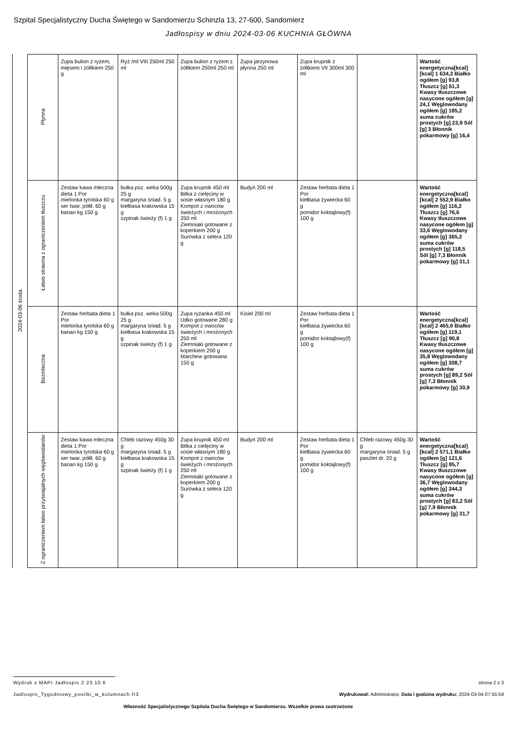Szpital Specjalistyczny Ducha Świętego w Sandomierzu Schinzla 13, 27-600, Sandomierz
Jadłospisy w dniu 2024-03-06 KUCHNIA GŁÓWNA
2024-03-06 środa
| Płynna | Zupa bulion z ryżem, mięsem i żółtkiem 250 g | Ryż /ml VIII 250ml 250 ml | Zupa bulion z ryżem z żółtkiem 250ml 250 ml | Zupa jarzynowa płynna 250 ml | Zupa krupnik z żółtkiem VII 300ml 300 ml | | Wartość energetyczna[kcal][kcal] 1 634,3 Białko ogółem [g] 93,8 Tłuszcz [g] 61,3 Kwasy tłuszczowe nasycone ogółem [g] 24,1 Węglowodany ogółem [g] 185,2 suma cukrów prostych [g] 23,9 Sól [g] 3 Błonnik pokarmowy [g] 16,4 |
| Łatwo strawna z ograniczeniem tłuszczu | Zestaw kawa mleczna dieta 1 Por mielonka tyrolska 60 g ser twar. półtł. 60 g banan kg 150 g | bułka psz. weka 500g 25 g margaryna śniad. 5 g kiełbasa krakowska 15 g szpinak świeży (f) 1 g | Zupa krupnik 450 ml Bitka z cielęciny w sosie własnym 180 g Kompot z owoców świeżych i mrożonych 250 ml Ziemniaki gotowane z koperkiem 200 g Surówka z selera 120 g | Budyń 200 ml | Zestaw herbata dieta 1 Por kiełbasa żywiecka 60 g pomidor koktajlowy(f) 100 g | | Wartość energetyczna[kcal][kcal] 2 552,9 Białko ogółem [g] 116,2 Tłuszcz [g] 76,6 Kwasy tłuszczowe nasycone ogółem [g] 33,6 Węglowodany ogółem [g] 365,2 suma cukrów prostych [g] 118,5 Sól [g] 7,3 Błonnik pokarmowy [g] 31,1 |
| Bezmleczna | Zestaw herbata dieta 1 Por mielonka tyrolska 60 g banan kg 150 g | bułka psz. weka 500g 25 g margaryna śniad. 5 g kiełbasa krakowska 15 g szpinak świeży (f) 1 g | Zupa ryżanka 450 ml Udko gotowane 280 g Kompot z owoców świeżych i mrożonych 250 ml Ziemniaki gotowane z koperkiem 200 g Marchew gotowana 150 g | Kisiel 200 ml | Zestaw herbata dieta 1 Por kiełbasa żywiecka 60 g pomidor koktajlowy(f) 100 g | | Wartość energetyczna[kcal][kcal] 2 465,9 Białko ogółem [g] 119,1 Tłuszcz [g] 90,8 Kwasy tłuszczowe nasycone ogółem [g] 35,8 Węglowodany ogółem [g] 308,7 suma cukrów prostych [g] 89,2 Sól [g] 7,3 Błonnik pokarmowy [g] 30,9 |
| Z ograniczeniem łatwo przyswajalnych węglowodanów | Zestaw kawa mleczna dieta 1 Por mielonka tyrolska 60 g ser twar. półtł. 60 g banan kg 150 g | Chleb razowy 450g 30 g margaryna śniad. 5 g kiełbasa krakowska 15 g szpinak świeży (f) 1 g | Zupa krupnik 450 ml Bitka z cielęciny w sosie własnym 180 g Kompot z owoców świeżych i mrożonych 250 ml Ziemniaki gotowane z koperkiem 200 g Surówka z selera 120 g | Budyń 200 ml | Zestaw herbata dieta 1 Por kiełbasa żywiecka 60 g pomidor koktajlowy(f) 100 g | Chleb razowy 450g 30 g margaryna śniad. 5 g pasztet dr. 20 g | Wartość energetyczna[kcal][kcal] 2 571,1 Białko ogółem [g] 121,6 Tłuszcz [g] 85,7 Kwasy tłuszczowe nasycone ogółem [g] 36,7 Węglowodany ogółem [g] 344,3 suma cukrów prostych [g] 83,2 Sól [g] 7,9 Błonnik pokarmowy [g] 31,7 |
Wydruk z MAPI Jadłospis 2.23.10.6
strona 2 z 3
Jadlospis_Tygodniowy_posilki_w_kolumnach.fr3
Wydrukował: Administrator, Data i godzina wydruku: 2024-03-04 07:55:59
Własność Specjalistycznego Szpitala Ducha Świętego w Sandomierzu. Wszelkie prawa zastrzeżone